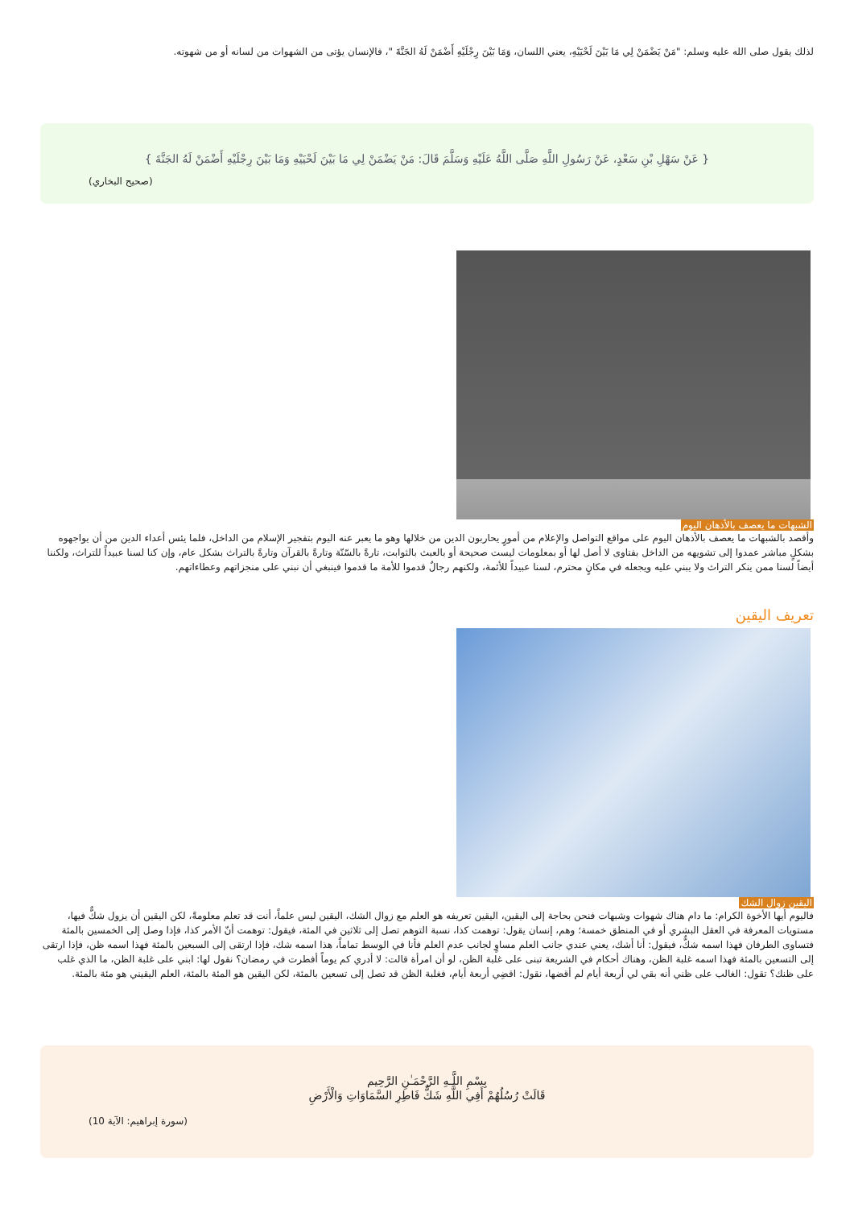لذلك يقول صلى الله عليه وسلم: "مَنْ يَضْمَنْ لِي مَا بَيْنَ لَحْيَيْهِ، يعني اللسان، وَمَا بَيْنَ رِجْلَيْهِ أَضْمَنْ لَهُ الجَنَّةَ "، فالإنسان يؤتى من الشهوات من لسانه أو من شهوته.
{ عَنْ سَهْلِ بْنِ سَعْدٍ، عَنْ رَسُولِ اللَّهِ صَلَّى اللَّهُ عَلَيْهِ وَسَلَّمَ قَالَ: مَنْ يَضْمَنْ لِي مَا بَيْنَ لَحْيَيْهِ وَمَا بَيْنَ رِجْلَيْهِ أَضْمَنْ لَهُ الجَنَّةَ }
(صحيح البخاري)
الشبهات ما يعصف بالأذهان اليوم
وأقصد بالشبهات ما يعصف بالأذهان اليوم على مواقع التواصل والإعلام من أمورٍ يحاربون الدين من خلالها وهو ما يعبر عنه اليوم بتفجير الإسلام من الداخل، فلما يئس أعداء الدين من أن يواجهوه بشكلٍ مباشر عمدوا إلى تشويهه من الداخل بفتاوى لا أصل لها أو بمعلومات ليست صحيحة أو بالعبث بالثوابت، تارةً بالسّنّة وتارةً بالقرآن وتارةً بالتراث بشكل عام، وإن كنا لسنا عبيداً للتراث، ولكننا أيضاً لسنا ممن ينكر التراث ولا يبني عليه ويجعله في مكانٍ محترم، لسنا عبيداً للأئمة، ولكنهم رجالٌ قدموا للأمة ما قدموا فينبغي أن نبني على منجزاتهم وعطاءاتهم.
تعريف اليقين
اليقين زوال الشك
فاليوم أيها الأخوة الكرام: ما دام هناك شهوات وشبهات فنحن بحاجة إلى اليقين، اليقين تعريفه هو العلم مع زوال الشك، اليقين ليس علماً، أنت قد تعلم معلومةً، لكن اليقين أن يزول شكٌّ فيها، مستويات المعرفة في العقل البشري أو في المنطق خمسة؛ وهم، إنسان يقول: توهمت كذا، نسبة التوهم تصل إلى ثلاثين في المئة، فيقول: توهمت أنّ الأمر كذا، فإذا وصل إلى الخمسين بالمئة فتساوى الطرفان فهذا اسمه شكٌّ، فيقول: أنا أشك، يعني عندي جانب العلم مساوٍ لجانب عدم العلم فأنا في الوسط تماماً، هذا اسمه شك، فإذا ارتقى إلى السبعين بالمئة فهذا اسمه ظن، فإذا ارتقى إلى التسعين بالمئة فهذا اسمه غلبة الظن، وهناك أحكام في الشريعة تبنى على غلبة الظن، لو أن امرأة قالت: لا أدري كم يوماً أفطرت في رمضان؟ نقول لها: ابني على غلبة الظن، ما الذي غلب على ظنك؟ تقول: الغالب على ظني أنه بقي لي أربعة أيام لم أقضها، نقول: اقضِي أربعة أيام، فغلبة الظن قد تصل إلى تسعين بالمئة، لكن اليقين هو المئة بالمئة، العلم اليقيني هو مئة بالمئة.
بِسْمِ اللَّـهِ الرَّحْمَـٰنِ الرَّحِيم
قَالَتْ رُسُلُهُمْ أَفِي اللَّهِ شَكٌّ فَاطِرِ السَّمَاوَاتِ وَالْأَرْضِ
(سورة إبراهيم: الآية 10)